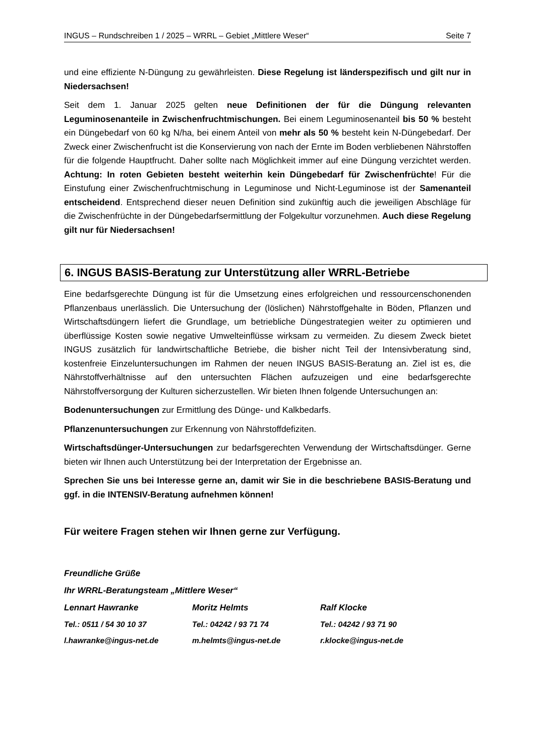INGUS – Rundschreiben 1 / 2025 – WRRL – Gebiet „Mittlere Weser“Seite 7
und eine effiziente N-Düngung zu gewährleisten. Diese Regelung ist länderspezifisch und gilt nur in Niedersachsen!
Seit dem 1. Januar 2025 gelten neue Definitionen der für die Düngung relevanten Leguminosenanteile in Zwischenfruchtmischungen. Bei einem Leguminosenanteil bis 50 % besteht ein Düngebedarf von 60 kg N/ha, bei einem Anteil von mehr als 50 % besteht kein N-Düngebedarf. Der Zweck einer Zwischenfrucht ist die Konservierung von nach der Ernte im Boden verbliebenen Nährstoffen für die folgende Hauptfrucht. Daher sollte nach Möglichkeit immer auf eine Düngung verzichtet werden. Achtung: In roten Gebieten besteht weiterhin kein Düngebedarf für Zwischenfrüchte! Für die Einstufung einer Zwischenfruchtmischung in Leguminose und Nicht-Leguminose ist der Samenanteil entscheidend. Entsprechend dieser neuen Definition sind zukünftig auch die jeweiligen Abschläge für die Zwischenfrüchte in der Düngebedarfsermittlung der Folgekultur vorzunehmen. Auch diese Regelung gilt nur für Niedersachsen!
6. INGUS BASIS-Beratung zur Unterstützung aller WRRL-Betriebe
Eine bedarfsgerechte Düngung ist für die Umsetzung eines erfolgreichen und ressourcenschonenden Pflanzenbaus unerlässlich. Die Untersuchung der (löslichen) Nährstoffgehalte in Böden, Pflanzen und Wirtschaftsdüngern liefert die Grundlage, um betriebliche Düngestrategien weiter zu optimieren und überflüssige Kosten sowie negative Umwelteinflüsse wirksam zu vermeiden. Zu diesem Zweck bietet INGUS zusätzlich für landwirtschaftliche Betriebe, die bisher nicht Teil der Intensivberatung sind, kostenfreie Einzeluntersuchungen im Rahmen der neuen INGUS BASIS-Beratung an. Ziel ist es, die Nährstoffverhältnisse auf den untersuchten Flächen aufzuzeigen und eine bedarfsgerechte Nährstoffversorgung der Kulturen sicherzustellen. Wir bieten Ihnen folgende Untersuchungen an:
Bodenuntersuchungen zur Ermittlung des Dünge- und Kalkbedarfs.
Pflanzenuntersuchungen zur Erkennung von Nährstoffdefiziten.
Wirtschaftsdünger-Untersuchungen zur bedarfsgerechten Verwendung der Wirtschaftsdünger. Gerne bieten wir Ihnen auch Unterstützung bei der Interpretation der Ergebnisse an.
Sprechen Sie uns bei Interesse gerne an, damit wir Sie in die beschriebene BASIS-Beratung und ggf. in die INTENSIV-Beratung aufnehmen können!
Für weitere Fragen stehen wir Ihnen gerne zur Verfügung.
Freundliche Grüße
Ihr WRRL-Beratungsteam „Mittlere Weser“
Lennart Hawranke Moritz Helmts Ralf Klocke
Tel.: 0511 / 54 30 10 37 Tel.: 04242 / 93 71 74 Tel.: 04242 / 93 71 90
l.hawranke@ingus-net.de m.helmts@ingus-net.de r.klocke@ingus-net.de